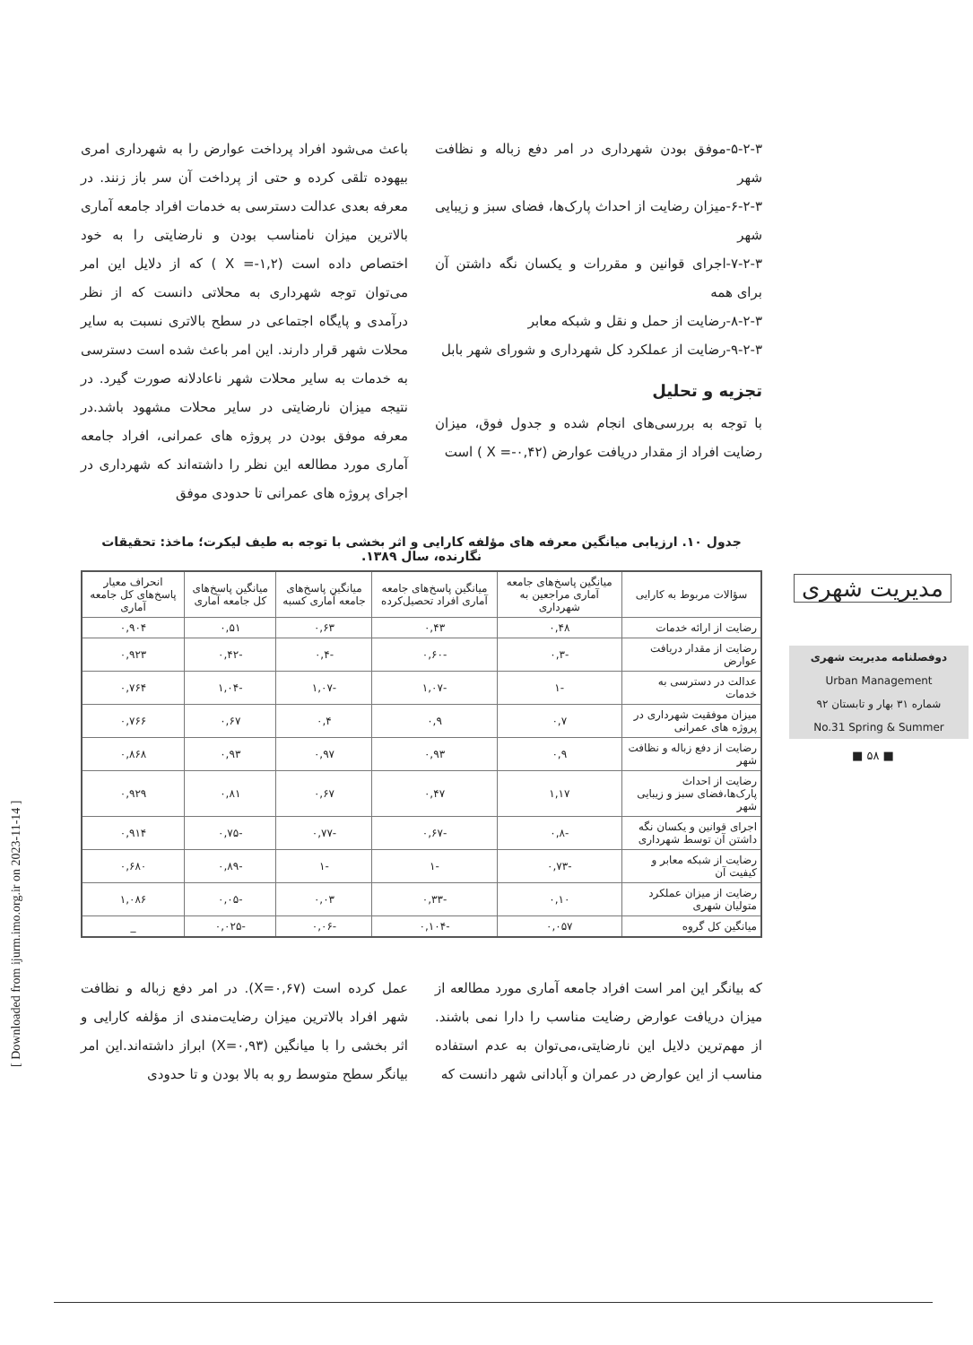۵-۲-۳-موفق بودن شهرداری در امر دفع زباله و نظافت شهر
۶-۲-۳-میزان رضایت از احداث پارک‌ها، فضای سبز و زیبایی شهر
۷-۲-۳-اجرای قوانین و مقررات و یکسان نگه داشتن آن برای همه
۸-۲-۳-رضایت از حمل و نقل و شبکه معابر
۹-۲-۳-رضایت از عملکرد کل شهرداری و شورای شهر بابل
تجزیه و تحلیل
با توجه به بررسی‌های انجام شده و جدول فوق، میزان رضایت افراد از مقدار دریافت عوارض (X =-۰,۴۲ ) است
باعث می‌شود افراد پرداخت عوارض را به شهرداری امری بیهوده تلقی کرده و حتی از پرداخت آن سر باز زنند. در معرفه بعدی عدالت دسترسی به خدمات افراد جامعه آماری بالاترین میزان نامناسب بودن و نارضایتی را به خود اختصاص داده است (X =-۱,۲ ) که از دلایل این امر می‌توان توجه شهرداری به محلاتی دانست که از نظر درآمدی و پایگاه اجتماعی در سطح بالاتری نسبت به سایر محلات شهر قرار دارند. این امر باعث شده است دسترسی به خدمات به سایر محلات شهر ناعادلانه صورت گیرد. در نتیجه میزان نارضایتی در سایر محلات مشهود باشد.در معرفه موفق بودن در پروژه های عمرانی، افراد جامعه آماری مورد مطالعه این نظر را داشته‌اند که شهرداری در اجرای پروژه های عمرانی تا حدودی موفق
جدول ۱۰. ارزیابی میانگین معرفه های مؤلفه کارایی و اثر بخشی با توجه به طیف لیکرت؛ ماخذ: تحقیقات نگارنده، سال ۱۳۸۹.
| سؤالات مربوط به کارایی | میانگین پاسخ‌های جامعه آماری مراجعین به شهرداری | میانگین پاسخ‌های جامعه آماری افراد تحصیل‌کرده | میانگین پاسخ‌های جامعه آماری کسبه | میانگین پاسخ‌های کل جامعه آماری | انحراف معیار پاسخ‌های کل جامعه آماری |
| --- | --- | --- | --- | --- | --- |
| رضایت از ارائه خدمات | ۰,۴۸ | ۰,۴۳ | ۰,۶۳ | ۰,۵۱ | ۰,۹۰۴ |
| رضایت از مقدار دریافت عوارض | -۰,۳ | -۰,۶۰ | -۰,۴ | -۰,۴۲ | ۰,۹۲۳ |
| عدالت در دسترسی به خدمات | -۱ | -۱,۰۷ | -۱,۰۷ | -۱,۰۴ | ۰,۷۶۴ |
| میزان موفقیت شهرداری در پروژه های عمرانی | ۰,۷ | ۰,۹ | ۰,۴ | ۰,۶۷ | ۰,۷۶۶ |
| رضایت از دفع زباله و نظافت شهر | ۰,۹ | ۰,۹۳ | ۰,۹۷ | ۰,۹۳ | ۰,۸۶۸ |
| رضایت از احداث پارک‌ها،فضای سبز و زیبایی شهر | ۱,۱۷ | ۰,۴۷ | ۰,۶۷ | ۰,۸۱ | ۰,۹۲۹ |
| اجرای قوانین و یکسان نگه داشتن آن توسط شهرداری | -۰,۸ | -۰,۶۷ | -۰,۷۷ | -۰,۷۵ | ۰,۹۱۴ |
| رضایت از شبکه معابر و کیفیت آن | -۰,۷۳ | -۱ | -۱ | -۰,۸۹ | ۰,۶۸۰ |
| رضایت از میزان عملکرد متولیان شهری | ۰,۱۰ | -۰,۳۳ | ۰,۰۳ | -۰,۰۵ | ۱,۰۸۶ |
| میانگین کل گروه | ۰,۰۵۷ | -۰,۱۰۴ | -۰,۰۶ | -۰,۰۲۵ | _ |
که بیانگر این امر است افراد جامعه آماری مورد مطالعه از میزان دریافت عوارض رضایت مناسب را دارا نمی باشند. از مهم‌ترین دلایل این نارضایتی،می‌توان به عدم استفاده مناسب از این عوارض در عمران و آبادانی شهر دانست که
عمل کرده است (X=۰,۶۷). در امر دفع زباله و نظافت شهر افراد بالاترین میزان رضایت‌مندی از مؤلفه کارایی و اثر بخشی را با میانگین (X=۰,۹۳) ابراز داشته‌اند.این امر بیانگر سطح متوسط رو به بالا بودن و تا حدودی
مدیریت شهری
دوفصلنامه مدیریت شهری
Urban Management
شماره ۳۱ بهار و تابستان ۹۲
No.31 Spring & Summer
■ ۵۸ ■
[ Downloaded from ijurm.imo.org.ir on 2023-11-14 ]